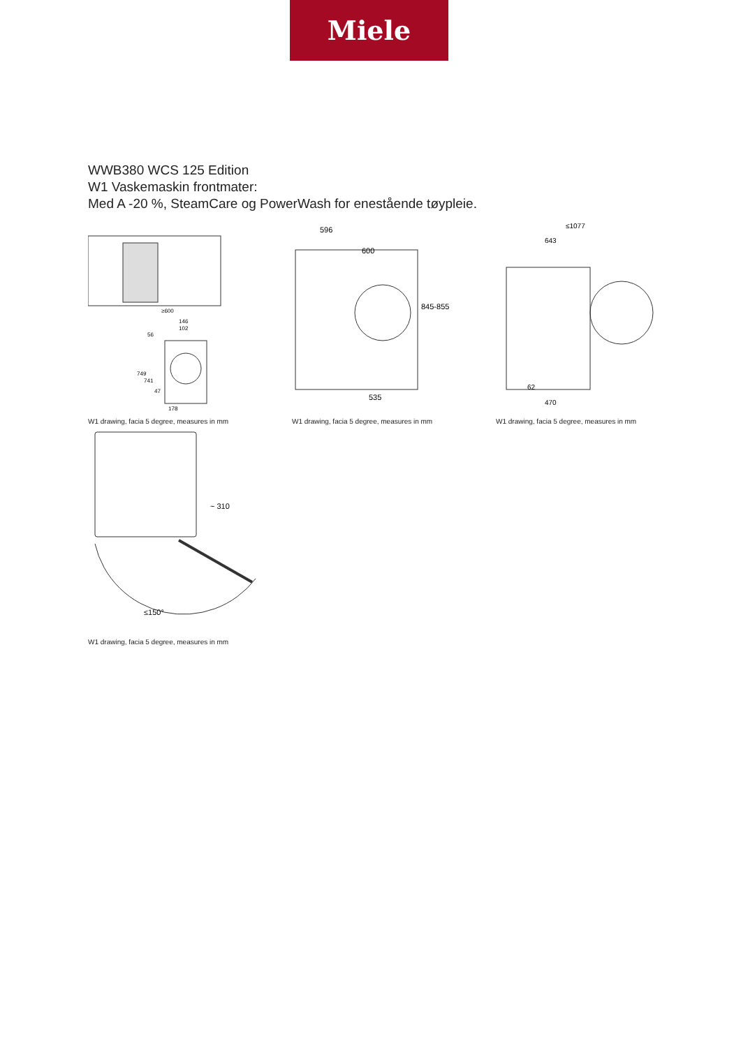Miele
WWB380 WCS 125 Edition
W1 Vaskemaskin frontmater:
Med A -20 %, SteamCare og PowerWash for enestående tøypleie.
≥600
146
102
56
749
741
47
178
W1 drawing, facia 5 degree, measures in mm
596
600
845-855
535
W1 drawing, facia 5 degree, measures in mm
≤1077
643
62
470
W1 drawing, facia 5 degree, measures in mm
~ 310
≤150°
W1 drawing, facia 5 degree, measures in mm